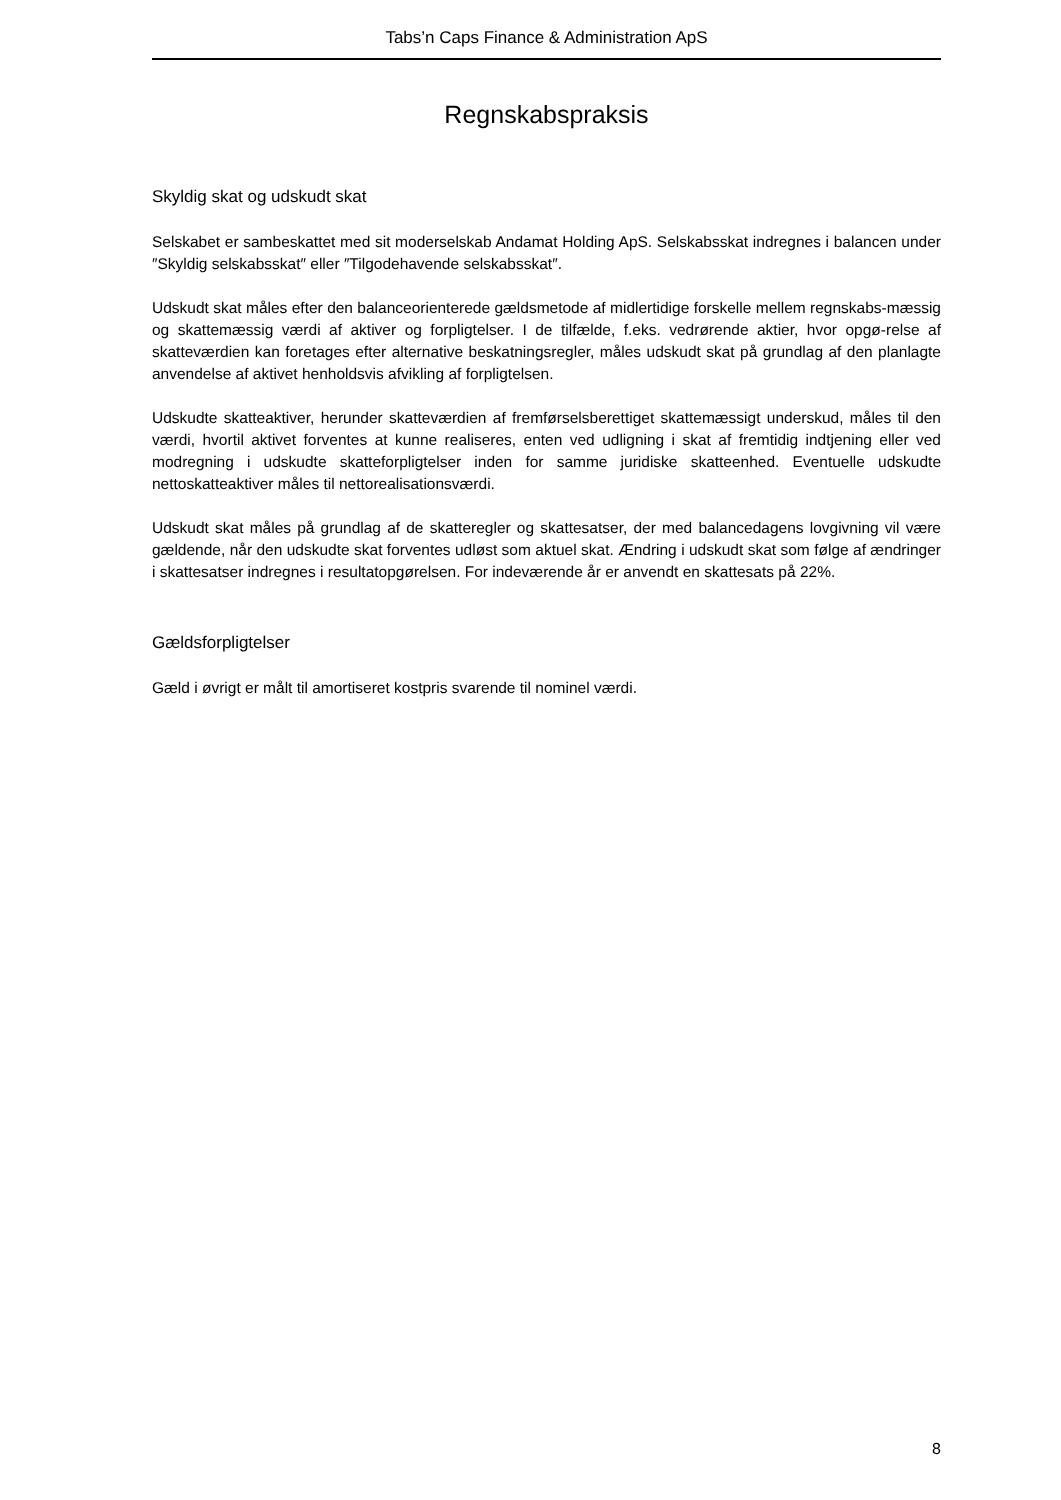Tabs’n Caps Finance & Administration ApS
Regnskabspraksis
Skyldig skat og udskudt skat
Selskabet er sambeskattet med sit moderselskab Andamat Holding ApS. Selskabsskat indregnes i balancen under ″Skyldig selskabsskat″ eller ″Tilgodehavende selskabsskat″.
Udskudt skat måles efter den balanceorienterede gældsmetode af midlertidige forskelle mellem regnskabs-mæssig og skattemæssig værdi af aktiver og forpligtelser. I de tilfælde, f.eks. vedrørende aktier, hvor opgø-relse af skatteværdien kan foretages efter alternative beskatningsregler, måles udskudt skat på grundlag af den planlagte anvendelse af aktivet henholdsvis afvikling af forpligtelsen.
Udskudte skatteaktiver, herunder skatteværdien af fremførselsberettiget skattemæssigt underskud, måles til den værdi, hvortil aktivet forventes at kunne realiseres, enten ved udligning i skat af fremtidig indtjening eller ved modregning i udskudte skatteforpligtelser inden for samme juridiske skatteenhed. Eventuelle udskudte nettoskatteaktiver måles til nettorealisationsværdi.
Udskudt skat måles på grundlag af de skatteregler og skattesatser, der med balancedagens lovgivning vil være gældende, når den udskudte skat forventes udløst som aktuel skat. Ændring i udskudt skat som følge af ændringer i skattesatser indregnes i resultatopgørelsen. For indeværende år er anvendt en skattesats på 22%.
Gældsforpligtelser
Gæld i øvrigt er målt til amortiseret kostpris svarende til nominel værdi.
8